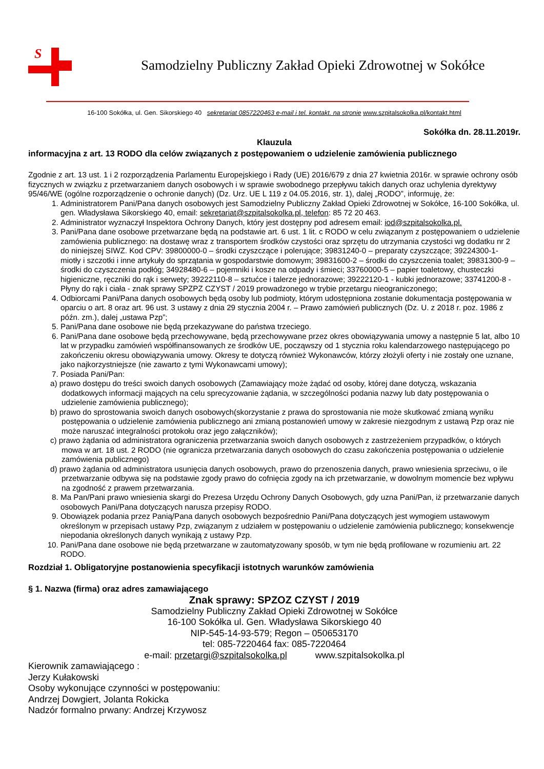S
Samodzielny Publiczny Zakład Opieki Zdrowotnej w Sokółce
16-100 Sokółka, ul. Gen. Sikorskiego 40 sekretariat 0857220463 e-mail i tel. kontakt. na stronie www.szpitalsokolka.pl/kontakt.html
Sokółka dn. 28.11.2019r.
Klauzula
informacyjna z art. 13 RODO dla celów związanych z postępowaniem o udzielenie zamówienia publicznego
Zgodnie z art. 13 ust. 1 i 2 rozporządzenia Parlamentu Europejskiego i Rady (UE) 2016/679 z dnia 27 kwietnia 2016r. w sprawie ochrony osób fizycznych w związku z przetwarzaniem danych osobowych i w sprawie swobodnego przepływu takich danych oraz uchylenia dyrektywy 95/46/WE (ogólne rozporządzenie o ochronie danych) (Dz. Urz. UE L 119 z 04.05.2016, str. 1), dalej „RODO”, informuję, że:
1. Administratorem Pani/Pana danych osobowych jest Samodzielny Publiczny Zakład Opieki Zdrowotnej w Sokółce, 16-100 Sokółka, ul. gen. Władysława Sikorskiego 40, email: sekretariat@szpitalsokolka.pl, telefon: 85 72 20 463.
2. Administrator wyznaczył Inspektora Ochrony Danych, który jest dostępny pod adresem email: iod@szpitalsokolka.pl.
3. Pani/Pana dane osobowe przetwarzane będą na podstawie art. 6 ust. 1 lit. c RODO w celu związanym z postępowaniem o udzielenie zamówienia publicznego: na dostawę wraz z transportem środków czystości oraz sprzętu do utrzymania czystości wg dodatku nr 2 do niniejszej SIWZ. Kod CPV: 39800000-0 – środki czyszczące i polerujące; 39831240-0 – preparaty czyszczące; 39224300-1- miotły i szczotki i inne artykuły do sprzątania w gospodarstwie domowym; 39831600-2 – środki do czyszczenia toalet; 39831300-9 – środki do czyszczenia podłóg; 34928480-6 – pojemniki i kosze na odpady i śmieci; 33760000-5 – papier toaletowy, chusteczki higieniczne, ręczniki do rąk i serwety; 39222110-8 – sztućce i talerze jednorazowe; 39222120-1 - kubki jednorazowe; 33741200-8 - Płyny do rąk i ciała - znak sprawy SPZPZ CZYST / 2019 prowadzonego w trybie przetargu nieograniczonego;
4. Odbiorcami Pani/Pana danych osobowych będą osoby lub podmioty, którym udostępniona zostanie dokumentacja postępowania w oparciu o art. 8 oraz art. 96 ust. 3 ustawy z dnia 29 stycznia 2004 r. – Prawo zamówień publicznych (Dz. U. z 2018 r. poz. 1986 z późn. zm.), dalej „ustawa Pzp”;
5. Pani/Pana dane osobowe nie będą przekazywane do państwa trzeciego.
6. Pani/Pana dane osobowe będą przechowywane, będą przechowywane przez okres obowiązywania umowy a następnie 5 lat, albo 10 lat w przypadku zamówień współfinansowanych ze środków UE, począwszy od 1 stycznia roku kalendarzowego następującego po zakończeniu okresu obowiązywania umowy. Okresy te dotyczą również Wykonawców, którzy złożyli oferty i nie zostały one uznane, jako najkorzystniejsze (nie zawarto z tymi Wykonawcami umowy);
7. Posiada Pani/Pan:
a) prawo dostępu do treści swoich danych osobowych (Zamawiający może żądać od osoby, której dane dotyczą, wskazania dodatkowych informacji mających na celu sprecyzowanie żądania, w szczególności podania nazwy lub daty postępowania o udzielenie zamówienia publicznego);
b) prawo do sprostowania swoich danych osobowych(skorzystanie z prawa do sprostowania nie może skutkować zmianą wyniku postępowania o udzielenie zamówienia publicznego ani zmianą postanowień umowy w zakresie niezgodnym z ustawą Pzp oraz nie może naruszać integralności protokołu oraz jego załączników);
c) prawo żądania od administratora ograniczenia przetwarzania swoich danych osobowych z zastrzeżeniem przypadków, o których mowa w art. 18 ust. 2 RODO (nie ogranicza przetwarzania danych osobowych do czasu zakończenia postępowania o udzielenie zamówienia publicznego)
d) prawo żądania od administratora usunięcia danych osobowych, prawo do przenoszenia danych, prawo wniesienia sprzeciwu, o ile przetwarzanie odbywa się na podstawie zgody prawo do cofnięcia zgody na ich przetwarzanie, w dowolnym momencie bez wpływu na zgodność z prawem przetwarzania.
8. Ma Pan/Pani prawo wniesienia skargi do Prezesa Urzędu Ochrony Danych Osobowych, gdy uzna Pani/Pan, iż przetwarzanie danych osobowych Pani/Pana dotyczących narusza przepisy RODO.
9. Obowiązek podania przez Panią/Pana danych osobowych bezpośrednio Pani/Pana dotyczących jest wymogiem ustawowym określonym w przepisach ustawy Pzp, związanym z udziałem w postępowaniu o udzielenie zamówienia publicznego; konsekwencje niepodania określonych danych wynikają z ustawy Pzp.
10. Pani/Pana dane osobowe nie będą przetwarzane w zautomatyzowany sposób, w tym nie będą profilowane w rozumieniu art. 22 RODO.
Rozdział 1. Obligatoryjne postanowienia specyfikacji istotnych warunków zamówienia
§ 1. Nazwa (firma) oraz adres zamawiającego
Znak sprawy: SPZOZ CZYST / 2019
Samodzielny Publiczny Zakład Opieki Zdrowotnej w Sokółce
16-100 Sokółka ul. Gen. Władysława Sikorskiego 40
NIP-545-14-93-579; Regon – 050653170
tel: 085-7220464 fax: 085-7220464
e-mail: przetargi@szpitalsokolka.pl www.szpitalsokolka.pl
Kierownik zamawiającego :
Jerzy Kułakowski
Osoby wykonujące czynności w postępowaniu:
Andrzej Dowgiert, Jolanta Rokicka
Nadzór formalno prwany: Andrzej Krzywosz